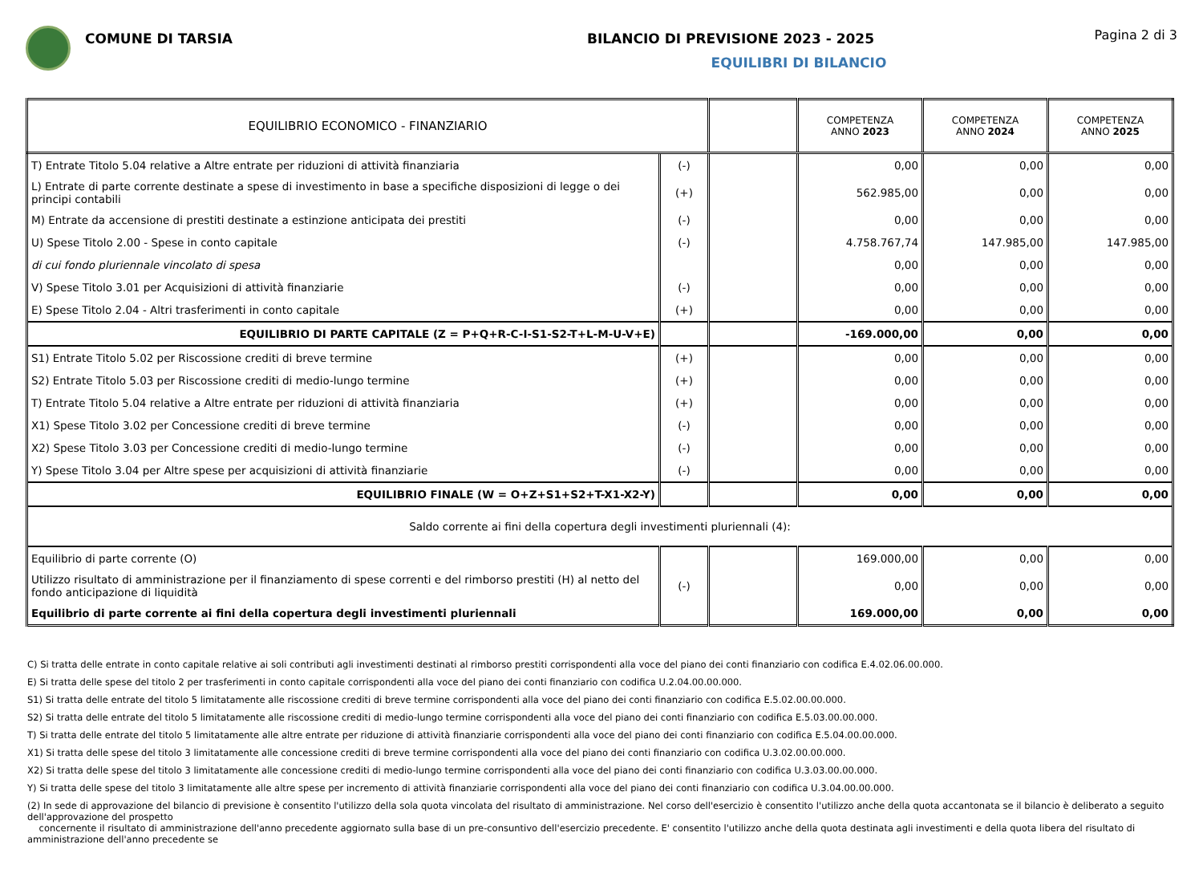COMUNE DI TARSIA BILANCIO DI PREVISIONE 2023 - 2025
EQUILIBRI DI BILANCIO
Pagina 2 di 3
| EQUILIBRIO ECONOMICO - FINANZIARIO | | | COMPETENZA ANNO 2023 | COMPETENZA ANNO 2024 | COMPETENZA ANNO 2025 |
| --- | --- | --- | --- | --- | --- |
| T) Entrate Titolo 5.04 relative a Altre entrate per riduzioni di attività finanziaria | (-) | | 0,00 | 0,00 | 0,00 |
| L) Entrate di parte corrente destinate a spese di investimento in base a specifiche disposizioni di legge o dei principi contabili | (+) | | 562.985,00 | 0,00 | 0,00 |
| M) Entrate da accensione di prestiti destinate a estinzione anticipata dei prestiti | (-) | | 0,00 | 0,00 | 0,00 |
| U) Spese Titolo 2.00 - Spese in conto capitale | (-) | | 4.758.767,74 | 147.985,00 | 147.985,00 |
| di cui fondo pluriennale vincolato di spesa | | | 0,00 | 0,00 | 0,00 |
| V) Spese Titolo 3.01 per Acquisizioni di attività finanziarie | (-) | | 0,00 | 0,00 | 0,00 |
| E) Spese Titolo 2.04 - Altri trasferimenti in conto capitale | (+) | | 0,00 | 0,00 | 0,00 |
| EQUILIBRIO DI PARTE CAPITALE (Z = P+Q+R-C-I-S1-S2-T+L-M-U-V+E) | | | -169.000,00 | 0,00 | 0,00 |
| S1) Entrate Titolo 5.02 per Riscossione crediti di breve termine | (+) | | 0,00 | 0,00 | 0,00 |
| S2) Entrate Titolo 5.03 per Riscossione crediti di medio-lungo termine | (+) | | 0,00 | 0,00 | 0,00 |
| T) Entrate Titolo 5.04 relative a Altre entrate per riduzioni di attività finanziaria | (+) | | 0,00 | 0,00 | 0,00 |
| X1) Spese Titolo 3.02 per Concessione crediti di breve termine | (-) | | 0,00 | 0,00 | 0,00 |
| X2) Spese Titolo 3.03 per Concessione crediti di medio-lungo termine | (-) | | 0,00 | 0,00 | 0,00 |
| Y) Spese Titolo 3.04 per Altre spese per acquisizioni di attività finanziarie | (-) | | 0,00 | 0,00 | 0,00 |
| EQUILIBRIO FINALE (W = O+Z+S1+S2+T-X1-X2-Y) | | | 0,00 | 0,00 | 0,00 |
| Saldo corrente ai fini della copertura degli investimenti pluriennali (4): | | | | | |
| Equilibrio di parte corrente (O) | | | 169.000,00 | 0,00 | 0,00 |
| Utilizzo risultato di amministrazione per il finanziamento di spese correnti e del rimborso prestiti (H) al netto del fondo anticipazione di liquidità | (-) | | 0,00 | 0,00 | 0,00 |
| Equilibrio di parte corrente ai fini della copertura degli investimenti pluriennali | | | 169.000,00 | 0,00 | 0,00 |
C) Si tratta delle entrate in conto capitale relative ai soli contributi agli investimenti destinati al rimborso prestiti corrispondenti alla voce del piano dei conti finanziario con codifica E.4.02.06.00.000.
E) Si tratta delle spese del titolo 2 per trasferimenti in conto capitale corrispondenti alla voce del piano dei conti finanziario con codifica U.2.04.00.00.000.
S1) Si tratta delle entrate del titolo 5 limitatamente alle riscossione crediti di breve termine corrispondenti alla voce del piano dei conti finanziario con codifica E.5.02.00.00.000.
S2) Si tratta delle entrate del titolo 5 limitatamente alle riscossione crediti di medio-lungo termine corrispondenti alla voce del piano dei conti finanziario con codifica E.5.03.00.00.000.
T) Si tratta delle entrate del titolo 5 limitatamente alle altre entrate per riduzione di attività finanziarie corrispondenti alla voce del piano dei conti finanziario con codifica E.5.04.00.00.000.
X1) Si tratta delle spese del titolo 3 limitatamente alle concessione crediti di breve termine corrispondenti alla voce del piano dei conti finanziario con codifica U.3.02.00.00.000.
X2) Si tratta delle spese del titolo 3 limitatamente alle concessione crediti di medio-lungo termine corrispondenti alla voce del piano dei conti finanziario con codifica U.3.03.00.00.000.
Y) Si tratta delle spese del titolo 3 limitatamente alle altre spese per incremento di attività finanziarie corrispondenti alla voce del piano dei conti finanziario con codifica U.3.04.00.00.000.
(2) In sede di approvazione del bilancio di previsione è consentito l'utilizzo della sola quota vincolata del risultato di amministrazione. Nel corso dell'esercizio è consentito l'utilizzo anche della quota accantonata se il bilancio è deliberato a seguito dell'approvazione del prospetto
concernente il risultato di amministrazione dell'anno precedente aggiornato sulla base di un pre-consuntivo dell'esercizio precedente. E' consentito l'utilizzo anche della quota destinata agli investimenti e della quota libera del risultato di amministrazione dell'anno precedente se